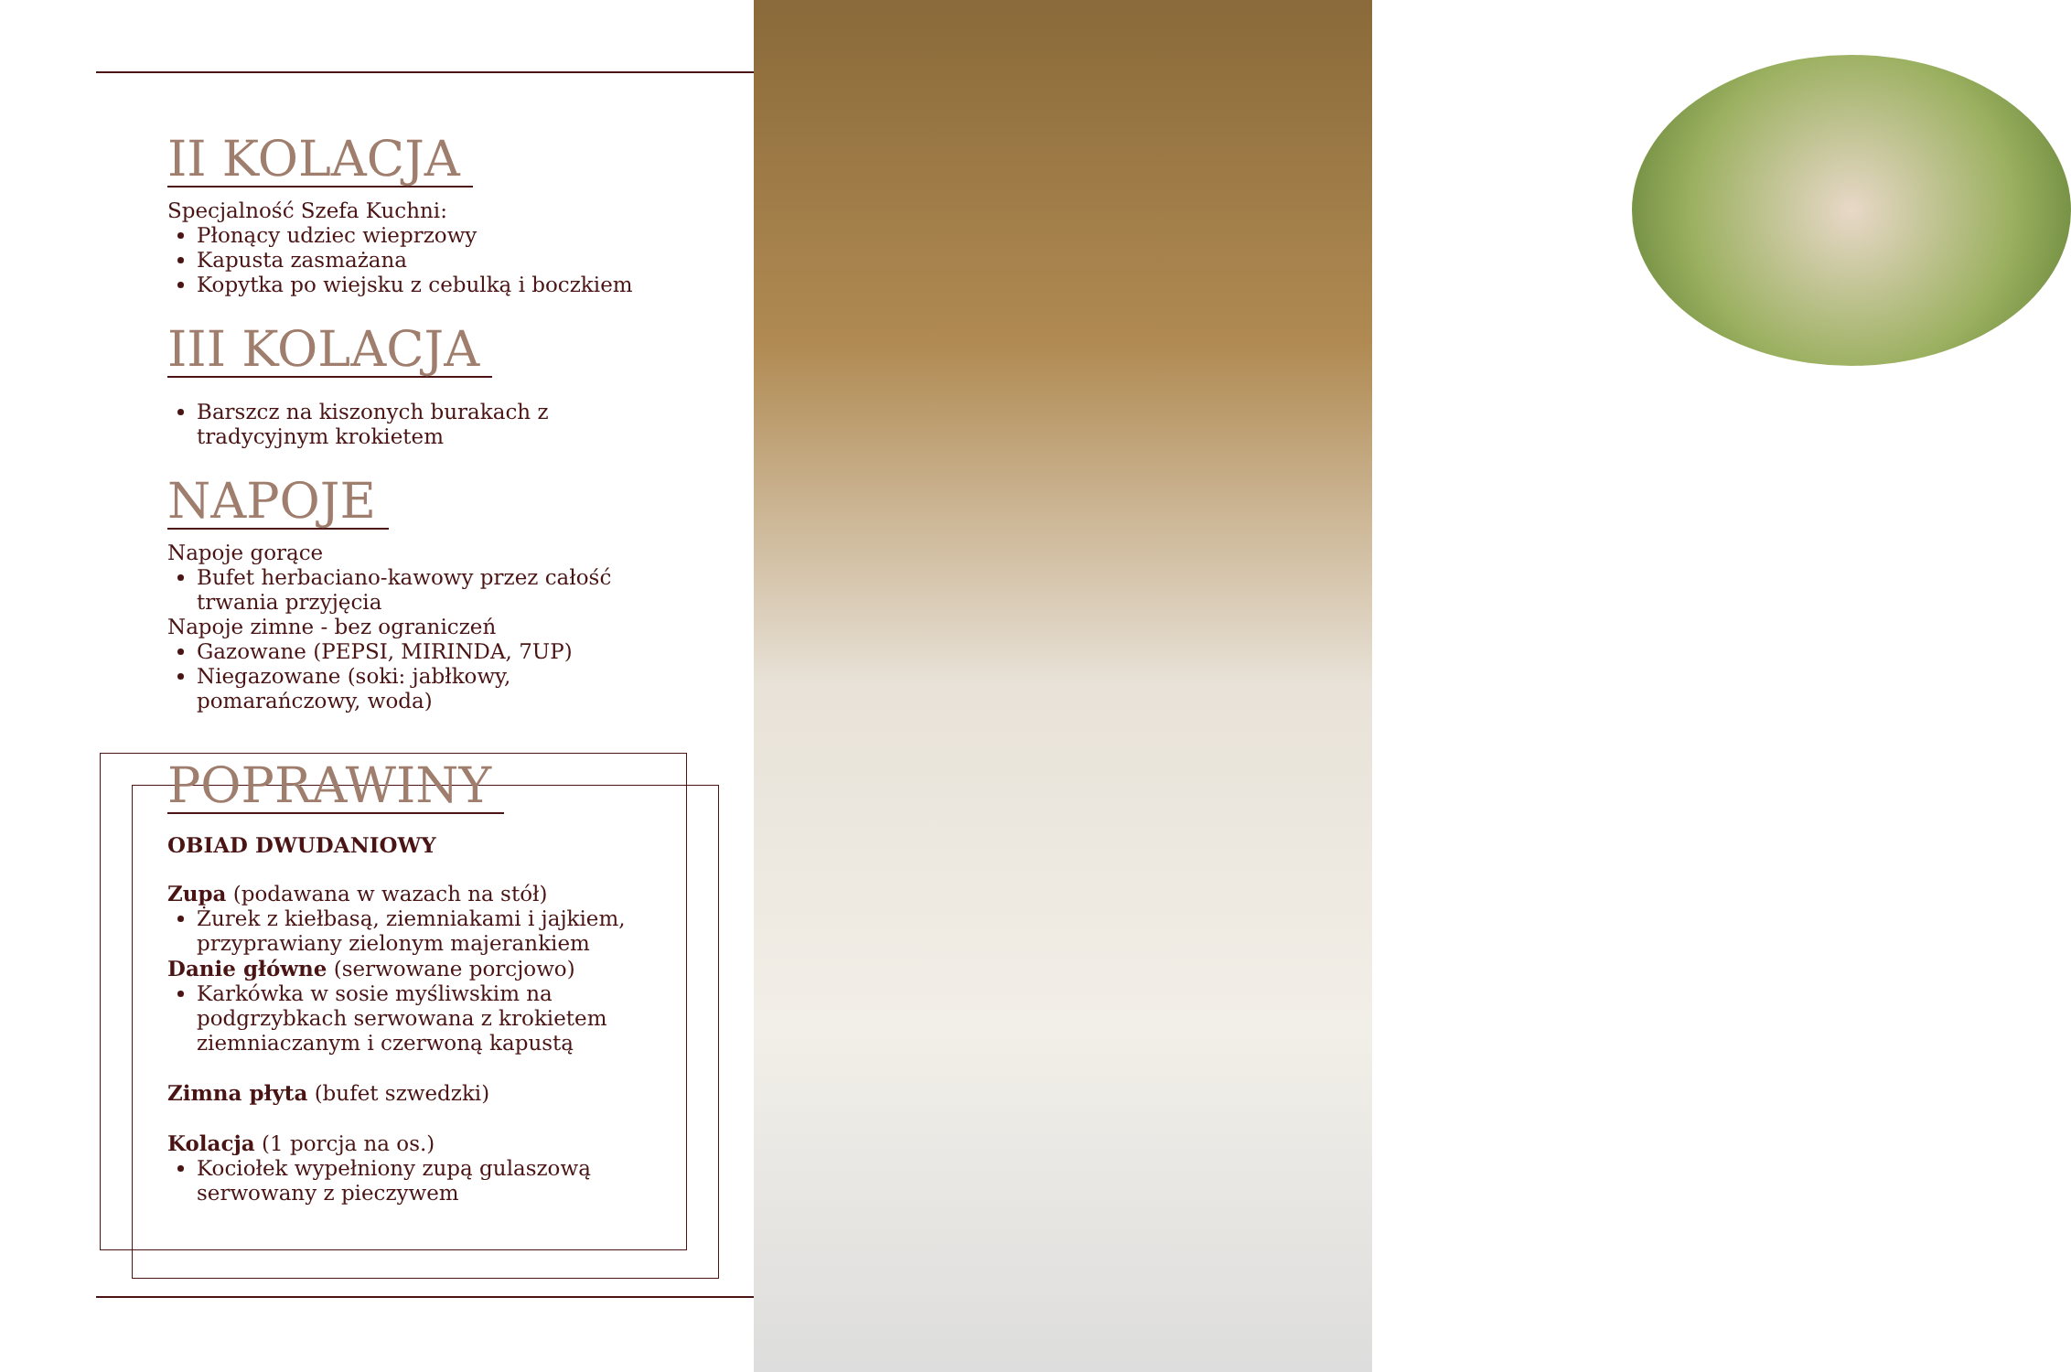II KOLACJA
Specjalność Szefa Kuchni:
Płonący udziec wieprzowy
Kapusta zasmażana
Kopytka po wiejsku z cebulką i boczkiem
III KOLACJA
Barszcz na kiszonych burakach z tradycyjnym krokietem
NAPOJE
Napoje gorące
Bufet herbaciano-kawowy przez całość trwania przyjęcia
Napoje zimne - bez ograniczeń
Gazowane (PEPSI, MIRINDA, 7UP)
Niegazowane (soki: jabłkowy, pomarańczowy, woda)
POPRAWINY
OBIAD DWUDANIOWY
Zupa (podawana w wazach na stół)
Żurek z kiełbasą, ziemniakami i jajkiem, przyprawiany zielonym majerankiem
Danie główne (serwowane porcjowo)
Karkówka w sosie myśliwskim na podgrzybkach serwowana z krokietem ziemniaczanym i czerwoną kapustą
Zimna płyta (bufet szwedzki)
Kolacja (1 porcja na os.)
Kociołek wypełniony zupą gulaszową serwowany z pieczywem